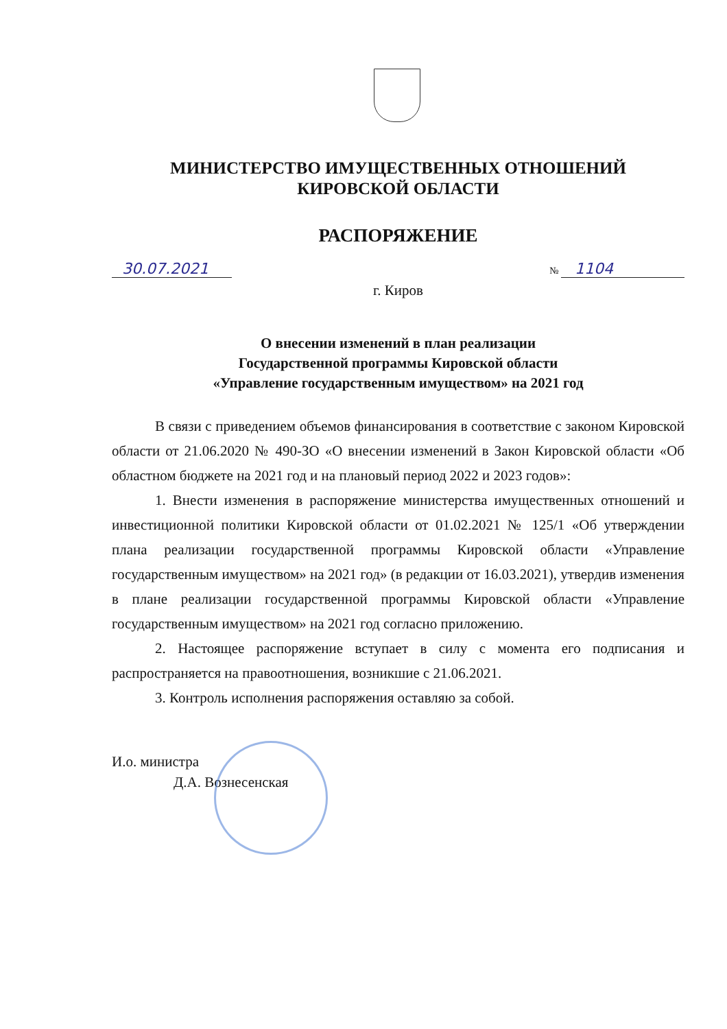МИНИСТЕРСТВО ИМУЩЕСТВЕННЫХ ОТНОШЕНИЙ
КИРОВСКОЙ ОБЛАСТИ
РАСПОРЯЖЕНИЕ
30.07.2021
№ 1104
г. Киров
О внесении изменений в план реализации
Государственной программы Кировской области
«Управление государственным имуществом» на 2021 год
В связи с приведением объемов финансирования в соответствие с законом Кировской области от 21.06.2020 № 490-ЗО «О внесении изменений в Закон Кировской области «Об областном бюджете на 2021 год и на плановый период 2022 и 2023 годов»:
1. Внести изменения в распоряжение министерства имущественных отношений и инвестиционной политики Кировской области от 01.02.2021 № 125/1 «Об утверждении плана реализации государственной программы Кировской области «Управление государственным имуществом» на 2021 год» (в редакции от 16.03.2021), утвердив изменения в плане реализации государственной программы Кировской области «Управление государственным имуществом» на 2021 год согласно приложению.
2. Настоящее распоряжение вступает в силу с момента его подписания и распространяется на правоотношения, возникшие с 21.06.2021.
3. Контроль исполнения распоряжения оставляю за собой.
И.о. министра
Д.А. Вознесенская